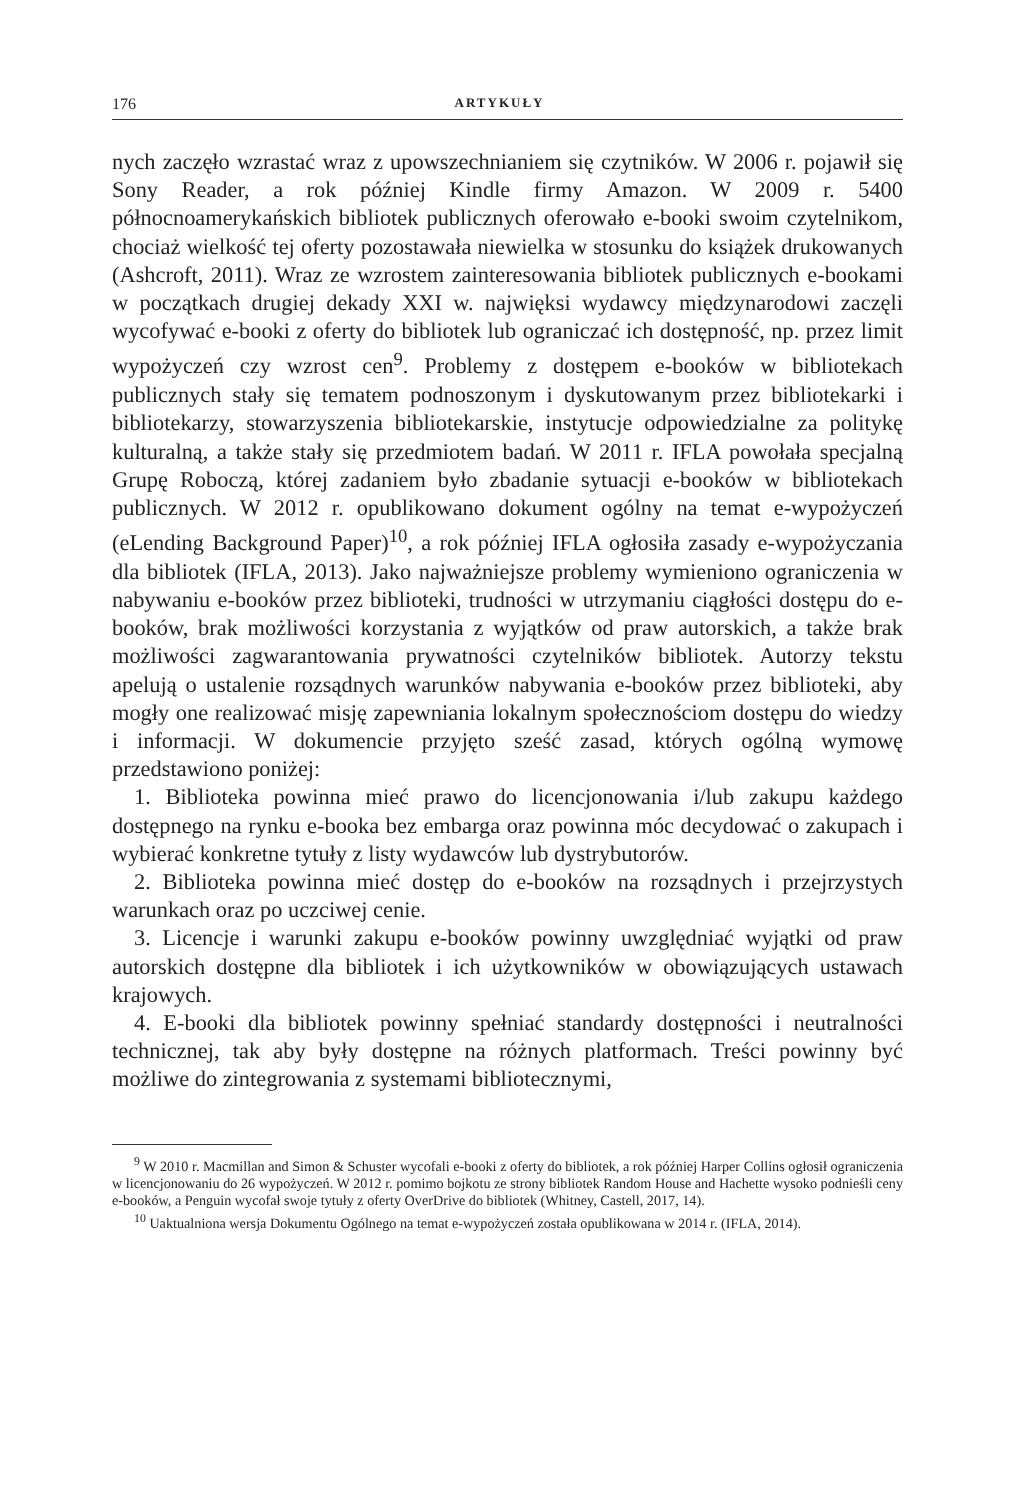176 ARTYKUŁY
nych zaczęło wzrastać wraz z upowszechnianiem się czytników. W 2006 r. pojawił się Sony Reader, a rok później Kindle firmy Amazon. W 2009 r. 5400 północnoamerykańskich bibliotek publicznych oferowało e-booki swoim czytelnikom, chociaż wielkość tej oferty pozostawała niewielka w stosunku do książek drukowanych (Ashcroft, 2011). Wraz ze wzrostem zainteresowania bibliotek publicznych e-bookami w początkach drugiej dekady XXI w. najwięksi wydawcy międzynarodowi zaczęli wycofywać e-booki z oferty do bibliotek lub ograniczać ich dostępność, np. przez limit wypożyczeń czy wzrost cen<sup>9</sup>. Problemy z dostępem e-booków w bibliotekach publicznych stały się tematem podnoszonym i dyskutowanym przez bibliotekarki i bibliotekarzy, stowarzyszenia bibliotekarskie, instytucje odpowiedzialne za politykę kulturalną, a także stały się przedmiotem badań. W 2011 r. IFLA powołała specjalną Grupę Roboczą, której zadaniem było zbadanie sytuacji e-booków w bibliotekach publicznych. W 2012 r. opublikowano dokument ogólny na temat e-wypożyczeń (eLending Background Paper)<sup>10</sup>, a rok później IFLA ogłosiła zasady e-wypożyczania dla bibliotek (IFLA, 2013). Jako najważniejsze problemy wymieniono ograniczenia w nabywaniu e-booków przez biblioteki, trudności w utrzymaniu ciągłości dostępu do e-booków, brak możliwości korzystania z wyjątków od praw autorskich, a także brak możliwości zagwarantowania prywatności czytelników bibliotek. Autorzy tekstu apelują o ustalenie rozsądnych warunków nabywania e-booków przez biblioteki, aby mogły one realizować misję zapewniania lokalnym społecznościom dostępu do wiedzy i informacji. W dokumencie przyjęto sześć zasad, których ogólną wymowę przedstawiono poniżej:
1. Biblioteka powinna mieć prawo do licencjonowania i/lub zakupu każdego dostępnego na rynku e-booka bez embarga oraz powinna móc decydować o zakupach i wybierać konkretne tytuły z listy wydawców lub dystrybutorów.
2. Biblioteka powinna mieć dostęp do e-booków na rozsądnych i przejrzystych warunkach oraz po uczciwej cenie.
3. Licencje i warunki zakupu e-booków powinny uwzględniać wyjątki od praw autorskich dostępne dla bibliotek i ich użytkowników w obowiązujących ustawach krajowych.
4. E-booki dla bibliotek powinny spełniać standardy dostępności i neutralności technicznej, tak aby były dostępne na różnych platformach. Treści powinny być możliwe do zintegrowania z systemami bibliotecznymi,
<sup>9</sup> W 2010 r. Macmillan and Simon & Schuster wycofali e-booki z oferty do bibliotek, a rok później Harper Collins ogłosił ograniczenia w licencjonowaniu do 26 wypożyczeń. W 2012 r. pomimo bojkotu ze strony bibliotek Random House and Hachette wysoko podnieśli ceny e-booków, a Penguin wycofał swoje tytuły z oferty OverDrive do bibliotek (Whitney, Castell, 2017, 14).
<sup>10</sup> Uaktualniona wersja Dokumentu Ogólnego na temat e-wypożyczeń została opublikowana w 2014 r. (IFLA, 2014).